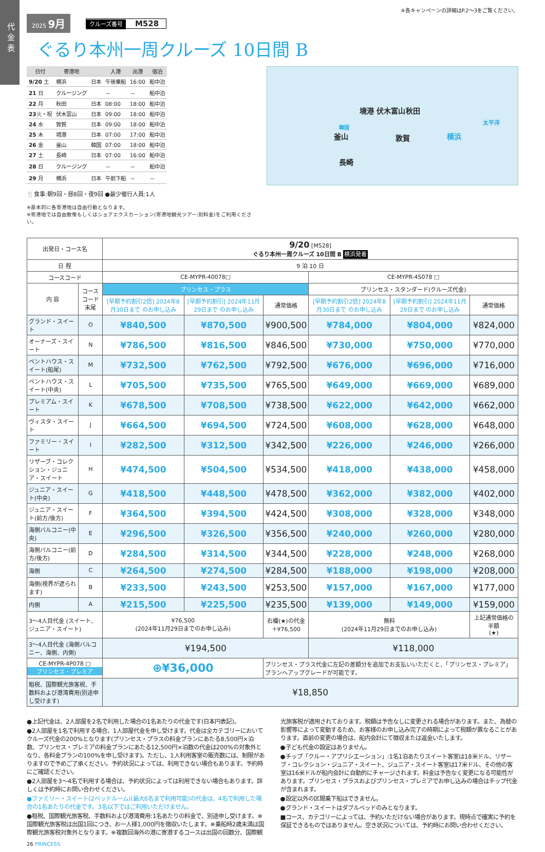代金表
※各キャンペーンの詳細はP.2～3をご覧ください。
2025 9月
クルーズ番号 M528
ぐるり本州一周クルーズ 10日間 B
| 日付 | 寄港地 | | 入港 | 出港 | 宿泊 |
| --- | --- | --- | --- | --- | --- |
| 9/20 土 | 横浜 | 日本 | 午後乗船 | 16:00 | 船中泊 |
| 21 日 | クルージング | | － | － | 船中泊 |
| 22 月 | 秋田 | 日本 | 08:00 | 18:00 | 船中泊 |
| 23 火・祝 | 伏木富山 | 日本 | 09:00 | 18:00 | 船中泊 |
| 24 水 | 敦賀 | 日本 | 09:00 | 18:00 | 船中泊 |
| 25 木 | 境港 | 日本 | 07:00 | 17:00 | 船中泊 |
| 26 金 | 釜山 | 韓国 | 07:00 | 18:00 | 船中泊 |
| 27 土 | 長崎 | 日本 | 07:00 | 16:00 | 船中泊 |
| 28 日 | クルージング | | － | － | 船中泊 |
| 29 月 | 横浜 | 日本 | 午前下船 | － | － |
🍴食事:朝9回・昼8回・夜9回 ●最少催行人員:1人
※基本的に各寄港地は自由行動となります。
※寄港地では自由散策もしくはショアエクスカーション(寄港地観光ツアー:別料金)をご利用ください。
秋田 境港 伏木富山
太平洋
韓国
釜山 敦賀 横浜
長崎
| 出発日・コース名 | | 9/20 [M528] ぐるり本州一周クルーズ 10日間 B 横浜発着 | | | | | |
| 日 程 | | 9 泊 10 日 | | | | | |
| コースコード | | CE-MYPR-40078□ | | | CE-MYPR-4S078 □ | | |
| 内 容 | コース コード 末尾 | プリンセス・プラス | | | プリンセス・スタンダード(クルーズ代金) | | |
| | | [早期予約割引2倍] 2024年8月30日まで のお申し込み | [早期予約割引] 2024年11月29日まで のお申し込み | 通常価格 | [早期予約割引2倍] 2024年8月30日まで のお申し込み | [早期予約割引] 2024年11月29日まで のお申し込み | 通常価格 |
| グランド・スイート | O | ¥840,500 | ¥870,500 | ¥900,500 | ¥784,000 | ¥804,000 | ¥824,000 |
| オーナーズ・スイート | N | ¥786,500 | ¥816,500 | ¥846,500 | ¥730,000 | ¥750,000 | ¥770,000 |
| ペントハウス・スイート(船尾) | M | ¥732,500 | ¥762,500 | ¥792,500 | ¥676,000 | ¥696,000 | ¥716,000 |
| ペントハウス・スイート(中央) | L | ¥705,500 | ¥735,500 | ¥765,500 | ¥649,000 | ¥669,000 | ¥689,000 |
| プレミアム・スイート | K | ¥678,500 | ¥708,500 | ¥738,500 | ¥622,000 | ¥642,000 | ¥662,000 |
| ヴィスタ・スイート | J | ¥664,500 | ¥694,500 | ¥724,500 | ¥608,000 | ¥628,000 | ¥648,000 |
| ファミリー・スイート | I | ¥282,500 | ¥312,500 | ¥342,500 | ¥226,000 | ¥246,000 | ¥266,000 |
| リザーブ・コレクション・ジュニア・スイート | H | ¥474,500 | ¥504,500 | ¥534,500 | ¥418,000 | ¥438,000 | ¥458,000 |
| ジュニア・スイート(中央) | G | ¥418,500 | ¥448,500 | ¥478,500 | ¥362,000 | ¥382,000 | ¥402,000 |
| ジュニア・スイート(前方/後方) | F | ¥364,500 | ¥394,500 | ¥424,500 | ¥308,000 | ¥328,000 | ¥348,000 |
| 海側バルコニー(中央) | E | ¥296,500 | ¥326,500 | ¥356,500 | ¥240,000 | ¥260,000 | ¥280,000 |
| 海側バルコニー(前方/後方) | D | ¥284,500 | ¥314,500 | ¥344,500 | ¥228,000 | ¥248,000 | ¥268,000 |
| 海側 | C | ¥264,500 | ¥274,500 | ¥284,500 | ¥188,000 | ¥198,000 | ¥208,000 |
| 海側(視界が遮られます) | B | ¥233,500 | ¥243,500 | ¥253,500 | ¥157,000 | ¥167,000 | ¥177,000 |
| 内側 | A | ¥215,500 | ¥225,500 | ¥235,500 | ¥139,000 | ¥149,000 | ¥159,000 |
| 3～4人目代金 (スイート、ジュニア・スイート) | | ¥76,500 (2024年11月29日までのお申し込み) | | 右欄(★)の代金 ＋¥76,500 | 無料 (2024年11月29日までのお申し込み) | | 上記通常価格の半額 (★) |
| 3～4人目代金 (海側バルコニー、海側、内側) | | ¥194,500 | | | ¥118,000 | | |
| CE-MYPR-4P078 □ プリンセス・プレミア | | ⊕¥36,000 | | プリンセス・プラス代金に左記の差額分を追加でお支払いいただくと、「プリンセス・プレミア」プランへアップグレードが可能です。 | | | |
| 租税、国際観光旅客税、手数料および港湾費用(別途申し受けます) | | ¥18,850 | | | | | |
●上記代金は、2人部屋を2名で利用した場合の1名あたりの代金です(日本円表記)。
●2人部屋を1名で利用する場合、1人部屋代金を申し受けます。代金は全カテゴリーにおいてクルーズ代金の200%となります(プリンセス・プラスの料金プランにあたる8,500円×泊数、プリンセス・プレミアの料金プランにあたる12,500円×泊数の代金は200%の対象外となり、各料金プランの100%を申し受けます)。ただし、1人利用客室の販売数には、制限がありますので予めご了承ください。予約状況によっては、利用できない場合もあります。予約時にご確認ください。
●2人部屋を3～4名で利用する場合は、予約状況によっては利用できない場合もあります。詳しくは予約時にお問い合わせください。
●ファミリー・スイート(2ベッドルーム)(最大6名まで利用可能)の代金は、4名で利用した場合の1名あたりの代金です。3名以下ではご利用いただけません。
●租税、国際観光旅客税、手数料および港湾費用:1名あたりの料金で、別途申し受けます。※国際観光旅客税は出国1回につき、お一人様1,000円を徴収いたします。※乗船時2歳未満は国際観光旅客税対象外となります。※複数回海外の港に寄港するコースは出国の回数分、国際観光旅客税が適用されております。税額は予告なしに変更される場合があります。また、為替の影響等によって変動するため、お客様のお申し込み完了の時期によって税額が異なることがあります。直前の変更の場合は、船内会計にて徴収または返金いたします。
●子ども代金の設定はありません。
●チップ「クルー・アプリシエーション」:1名1泊あたりスイート客室は18米ドル、リザーブ・コレクション・ジュニア・スイート、ジュニア・スイート客室は17米ドル、その他の客室は16米ドルが船内会計に自動的にチャージされます。料金は予告なく変更になる可能性があります。プリンセス・プラスおよびプリンセス・プレミアでお申し込みの場合はチップ代金が含まれます。
●設定以外の区間乗下船はできません。
●グランド・スイートはダブルベッドのみとなります。
■コース、カテゴリーによっては、予約いただけない場合があります。現時点で確実に予約を保証できるものではありません。空き状況については、予約時にお問い合わせください。
26 PRINCESS